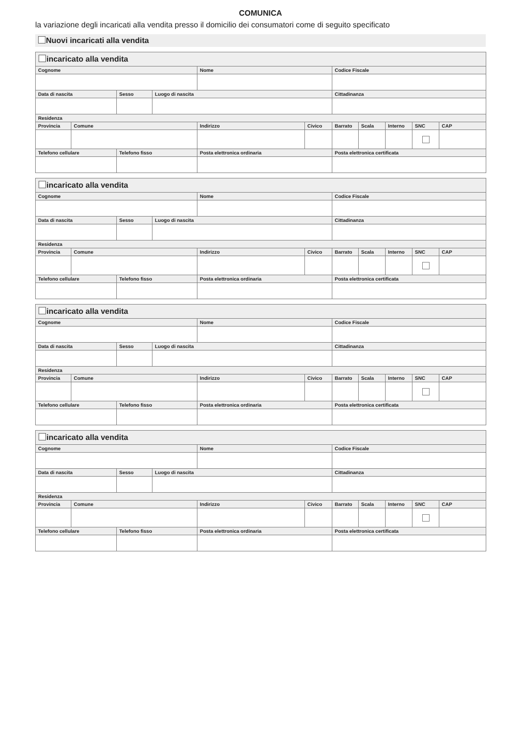COMUNICA
la variazione degli incaricati alla vendita presso il domicilio dei consumatori come di seguito specificato
Nuovi incaricati alla vendita
| incaricato alla vendita | | | | | | | | | | |
| --- | --- | --- | --- | --- | --- | --- | --- | --- | --- | --- |
| Cognome | | | | Nome | | Codice Fiscale | | | | |
| Data di nascita | | Sesso | Luogo di nascita | | | Cittadinanza | | | | |
| Residenza | | | | | | | | | | |
| Provincia | Comune | | | Indirizzo | Civico | Barrato | Scala | Interno | SNC | CAP |
| Telefono cellulare | | Telefono fisso | | Posta elettronica ordinaria | | Posta elettronica certificata | | | | |
| incaricato alla vendita | | | | | | | | | | |
| --- | --- | --- | --- | --- | --- | --- | --- | --- | --- | --- |
| Cognome | | | | Nome | | Codice Fiscale | | | | |
| Data di nascita | | Sesso | Luogo di nascita | | | Cittadinanza | | | | |
| Residenza | | | | | | | | | | |
| Provincia | Comune | | | Indirizzo | Civico | Barrato | Scala | Interno | SNC | CAP |
| Telefono cellulare | | Telefono fisso | | Posta elettronica ordinaria | | Posta elettronica certificata | | | | |
| incaricato alla vendita | | | | | | | | | | |
| --- | --- | --- | --- | --- | --- | --- | --- | --- | --- | --- |
| Cognome | | | | Nome | | Codice Fiscale | | | | |
| Data di nascita | | Sesso | Luogo di nascita | | | Cittadinanza | | | | |
| Residenza | | | | | | | | | | |
| Provincia | Comune | | | Indirizzo | Civico | Barrato | Scala | Interno | SNC | CAP |
| Telefono cellulare | | Telefono fisso | | Posta elettronica ordinaria | | Posta elettronica certificata | | | | |
| incaricato alla vendita | | | | | | | | | | |
| --- | --- | --- | --- | --- | --- | --- | --- | --- | --- | --- |
| Cognome | | | | Nome | | Codice Fiscale | | | | |
| Data di nascita | | Sesso | Luogo di nascita | | | Cittadinanza | | | | |
| Residenza | | | | | | | | | | |
| Provincia | Comune | | | Indirizzo | Civico | Barrato | Scala | Interno | SNC | CAP |
| Telefono cellulare | | Telefono fisso | | Posta elettronica ordinaria | | Posta elettronica certificata | | | | |